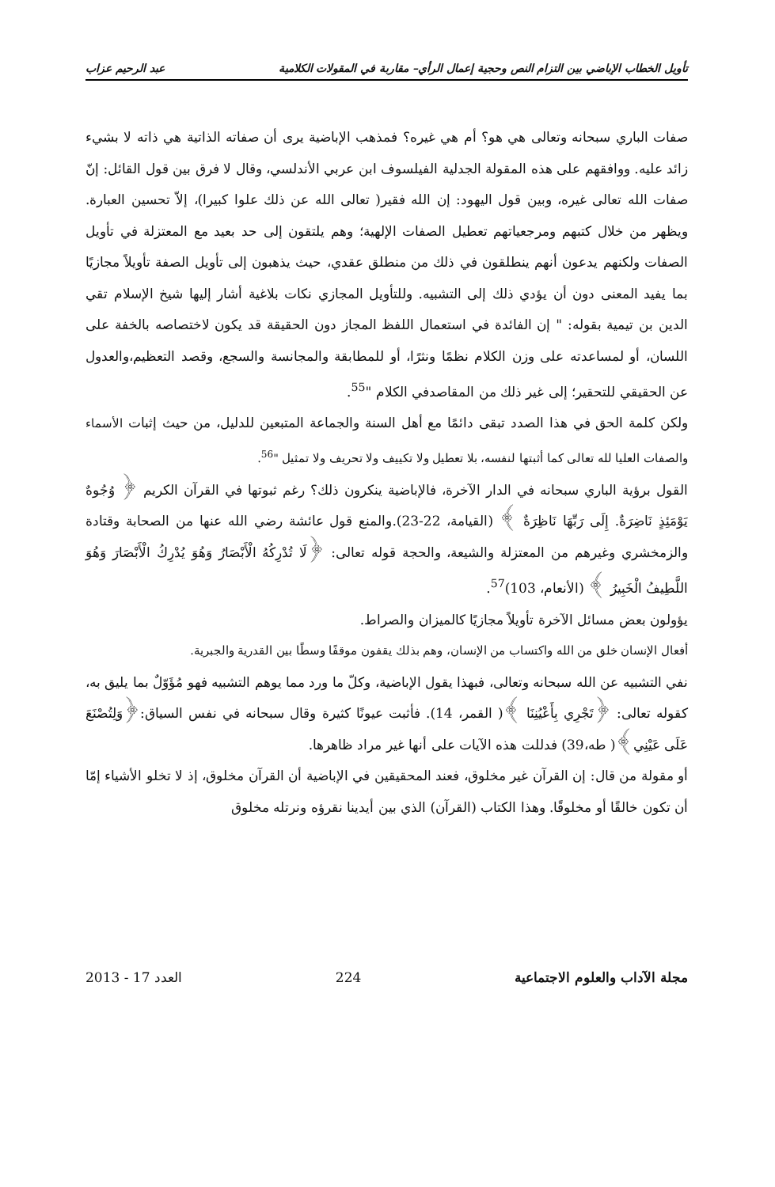تأويل الخطاب الإباضي بين التزام النص وحجية إعمال الرأي– مقاربة في المقولات الكلامية عبد الرحيم عزاب
صفات الباري سبحانه وتعالى هي هو؟ أم هي غيره؟ فمذهب الإباضية يرى أن صفاته الذاتية هي ذاته لا بشيء زائد عليه. ووافقهم على هذه المقولة الجدلية الفيلسوف ابن عربي الأندلسي، وقال لا فرق بين قول القائل: إنّ صفات الله تعالى غيره، وبين قول اليهود: إن الله فقير( تعالى الله عن ذلك علوا كبيرا)، إلاّ تحسين العبارة. ويظهر من خلال كتبهم ومرجعياتهم تعطيل الصفات الإلهية؛ وهم يلتقون إلى حد بعيد مع المعتزلة في تأويل الصفات ولكنهم يدعون أنهم ينطلقون في ذلك من منطلق عقدي، حيث يذهبون إلى تأويل الصفة تأويلاً مجازيًا بما يفيد المعنى دون أن يؤدي ذلك إلى التشبيه. وللتأويل المجازي نكات بلاغية أشار إليها شيخ الإسلام تقي الدين بن تيمية بقوله: " إن الفائدة في استعمال اللفظ المجاز دون الحقيقة قد يكون لاختصاصه بالخفة على اللسان، أو لمساعدته على وزن الكلام نظمًا ونثرًا، أو للمطابقة والمجانسة والسجع، وقصد التعظيم،والعدول عن الحقيقي للتحقير؛ إلى غير ذلك من المقاصدفي الكلام "<sup>55</sup>.
ولكن كلمة الحق في هذا الصدد تبقى دائمًا مع أهل السنة والجماعة المتبعين للدليل، من حيث إثبات الأسماء والصفات العليا لله تعالى كما أثبتها لنفسه، بلا تعطيل ولا تكييف ولا تحريف ولا تمثيل "<sup>56</sup>.
القول برؤية الباري سبحانه في الدار الآخرة، فالإباضية ينكرون ذلك؟ رغم ثبوتها في القرآن الكريم ﴿ وُجُوهٌ يَوْمَئِذٍ نَاضِرَةٌ. إِلَى رَبِّهَا نَاظِرَةٌ ﴾ (القيامة، 22-23).والمنع قول عائشة رضي الله عنها من الصحابة وقتادة والزمخشري وغيرهم من المعتزلة والشيعة، والحجة قوله تعالى: ﴿لَا تُدْرِكُهُ الْأَبْصَارُ وَهُوَ يُدْرِكُ الْأَبْصَارَ وَهُوَ اللَّطِيفُ الْخَبِيرُ ﴾ (الأنعام، 103)<sup>57</sup>.
يؤولون بعض مسائل الآخرة تأويلاً مجازيًا كالميزان والصراط.
أفعال الإنسان خلق من الله واكتساب من الإنسان، وهم بذلك يقفون موقفًا وسطًا بين القدرية والجبرية.
نفي التشبيه عن الله سبحانه وتعالى، فبهذا يقول الإباضية، وكلّ ما ورد مما يوهم التشبيه فهو مُؤَوّلٌ بما يليق به، كقوله تعالى: ﴿تَجْرِي بِأَعْيُنِنَا ﴾( القمر، 14). فأثبت عيونًا كثيرة وقال سبحانه في نفس السياق:﴿وَلِتُصْنَعَ عَلَى عَيْنِي﴾( طه،39) فدللت هذه الآيات على أنها غير مراد ظاهرها.
أو مقولة من قال: إن القرآن غير مخلوق، فعند المحقيقين في الإباضية أن القرآن مخلوق، إذ لا تخلو الأشياء إمّا أن تكون خالقًا أو مخلوقًا. وهذا الكتاب (القرآن) الذي بين أيدينا نقرؤه ونرتله مخلوق
مجلة الآداب والعلوم الاجتماعية 224 العدد 17 - 2013